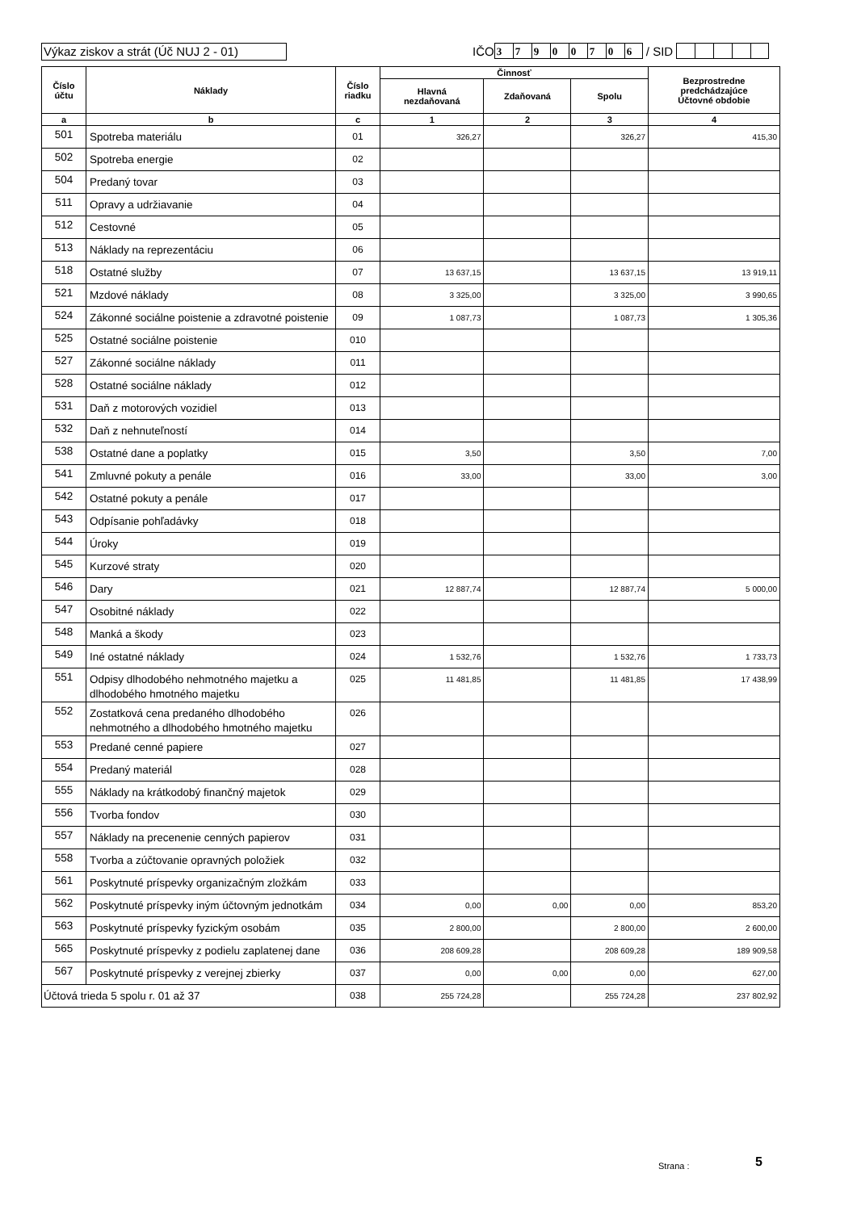Výkaz ziskov a strát (Úč NUJ 2 - 01)
IČO 3790070 6 / SID
| Číslo účtu | Náklady | Číslo riadku | Činnosť | | | Bezprostredne predchádzajúce Účtovné obdobie |
| --- | --- | --- | --- | --- | --- | --- |
| | | | Hlavná nezdaňovaná | Zdaňovaná | Spolu | |
| a | b | c | 1 | 2 | 3 | 4 |
| 501 | Spotreba materiálu | 01 | 326,27 | | 326,27 | 415,30 |
| 502 | Spotreba energie | 02 | | | | |
| 504 | Predaný tovar | 03 | | | | |
| 511 | Opravy a udržiavanie | 04 | | | | |
| 512 | Cestovné | 05 | | | | |
| 513 | Náklady na reprezentáciu | 06 | | | | |
| 518 | Ostatné služby | 07 | 13 637,15 | | 13 637,15 | 13 919,11 |
| 521 | Mzdové náklady | 08 | 3 325,00 | | 3 325,00 | 3 990,65 |
| 524 | Zákonné sociálne poistenie a zdravotné poistenie | 09 | 1 087,73 | | 1 087,73 | 1 305,36 |
| 525 | Ostatné sociálne poistenie | 010 | | | | |
| 527 | Zákonné sociálne náklady | 011 | | | | |
| 528 | Ostatné sociálne náklady | 012 | | | | |
| 531 | Daň z motorových vozidiel | 013 | | | | |
| 532 | Daň z nehnuteľností | 014 | | | | |
| 538 | Ostatné dane a poplatky | 015 | 3,50 | | 3,50 | 7,00 |
| 541 | Zmluvné pokuty a penále | 016 | 33,00 | | 33,00 | 3,00 |
| 542 | Ostatné pokuty a penále | 017 | | | | |
| 543 | Odpísanie pohľadávky | 018 | | | | |
| 544 | Úroky | 019 | | | | |
| 545 | Kurzové straty | 020 | | | | |
| 546 | Dary | 021 | 12 887,74 | | 12 887,74 | 5 000,00 |
| 547 | Osobitné náklady | 022 | | | | |
| 548 | Manká a škody | 023 | | | | |
| 549 | Iné ostatné náklady | 024 | 1 532,76 | | 1 532,76 | 1 733,73 |
| 551 | Odpisy dlhodobého nehmotného majetku a dlhodobého hmotného majetku | 025 | 11 481,85 | | 11 481,85 | 17 438,99 |
| 552 | Zostatková cena predaného dlhodobého nehmotného a dlhodobého hmotného majetku | 026 | | | | |
| 553 | Predané cenné papiere | 027 | | | | |
| 554 | Predaný materiál | 028 | | | | |
| 555 | Náklady na krátkodobý finančný majetok | 029 | | | | |
| 556 | Tvorba fondov | 030 | | | | |
| 557 | Náklady na precenenie cenných papierov | 031 | | | | |
| 558 | Tvorba a zúčtovanie opravných položiek | 032 | | | | |
| 561 | Poskytnuté príspevky organizačným zložkám | 033 | | | | |
| 562 | Poskytnuté príspevky iným účtovným jednotkám | 034 | 0,00 | 0,00 | 0,00 | 853,20 |
| 563 | Poskytnuté príspevky fyzickým osobám | 035 | 2 800,00 | | 2 800,00 | 2 600,00 |
| 565 | Poskytnuté príspevky z podielu zaplatenej dane | 036 | 208 609,28 | | 208 609,28 | 189 909,58 |
| 567 | Poskytnuté príspevky z verejnej zbierky | 037 | 0,00 | 0,00 | 0,00 | 627,00 |
| Účtová trieda 5 spolu r. 01 až 37 | | 038 | 255 724,28 | | 255 724,28 | 237 802,92 |
Strana : 5